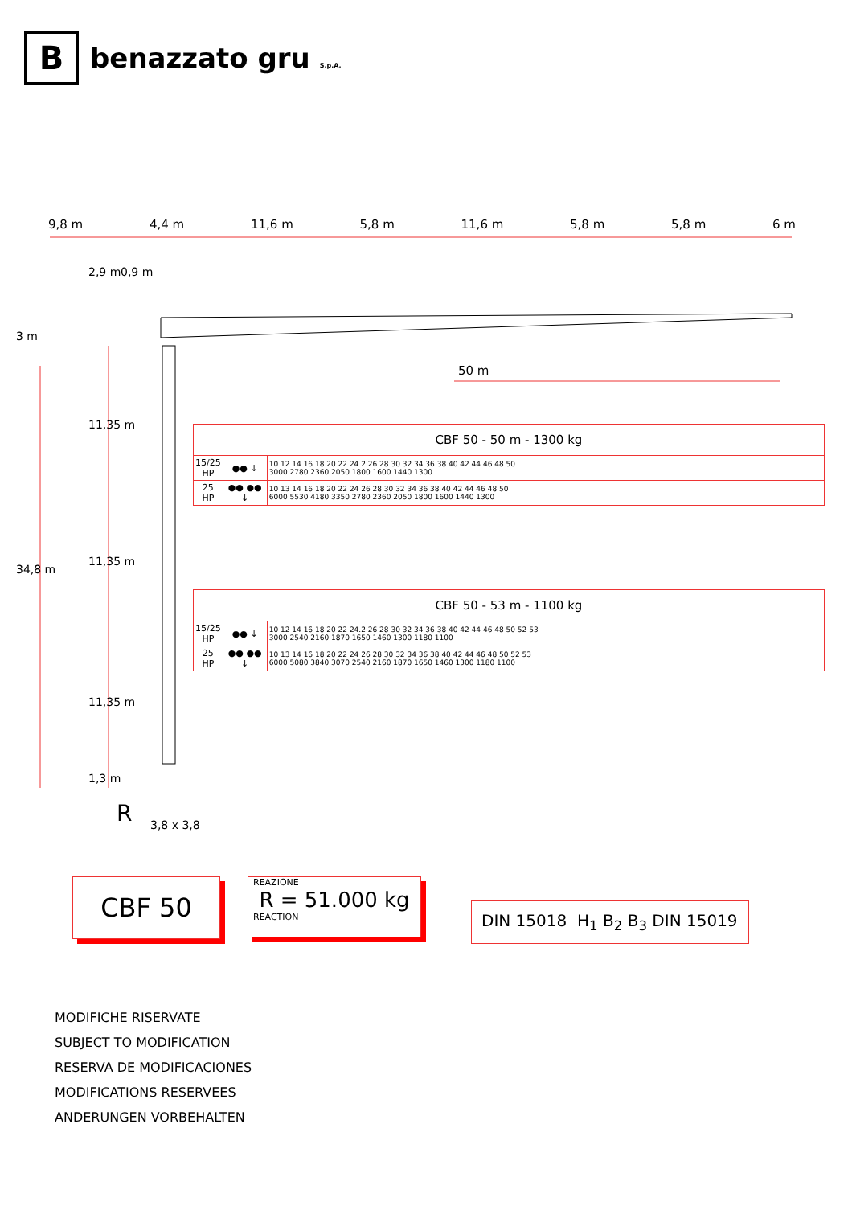B
benazzato gru S.p.A.
9,8 m 4,4 m 11,6 m 5,8 m 11,6 m 5,8 m 5,8 m 6 m
3 m
34,8 m
2,9 m 0,9 m
11,35 m
11,35 m
11,35 m
1,3 m
R 3,8 x 3,8
50 m
| CBF 50 - 50 m - 1300 kg | | |
| --- | --- | --- |
| 15/25 HP | ●● ↓ | 10 12 14 16 18 20 22 24.2 26 28 30 32 34 36 38 40 42 44 46 48 50 3000 2780 2360 2050 1800 1600 1440 1300 |
| 25 HP | ●● ●● ↓ | 10 13 14 16 18 20 22 24 26 28 30 32 34 36 38 40 42 44 46 48 50 6000 5530 4180 3350 2780 2360 2050 1800 1600 1440 1300 |
| CBF 50 - 53 m - 1100 kg | | |
| --- | --- | --- |
| 15/25 HP | ●● ↓ | 10 12 14 16 18 20 22 24.2 26 28 30 32 34 36 38 40 42 44 46 48 50 52 53 3000 2540 2160 1870 1650 1460 1300 1180 1100 |
| 25 HP | ●● ●● ↓ | 10 13 14 16 18 20 22 24 26 28 30 32 34 36 38 40 42 44 46 48 50 52 53 6000 5080 3840 3070 2540 2160 1870 1650 1460 1300 1180 1100 |
CBF 50
REAZIONE
R = 51.000 kg
REACTION
DIN 15018 H<sub>1</sub> B<sub>2</sub> B<sub>3</sub> DIN 15019
MODIFICHE RISERVATE
SUBJECT TO MODIFICATION
RESERVA DE MODIFICACIONES
MODIFICATIONS RESERVEES
ANDERUNGEN VORBEHALTEN